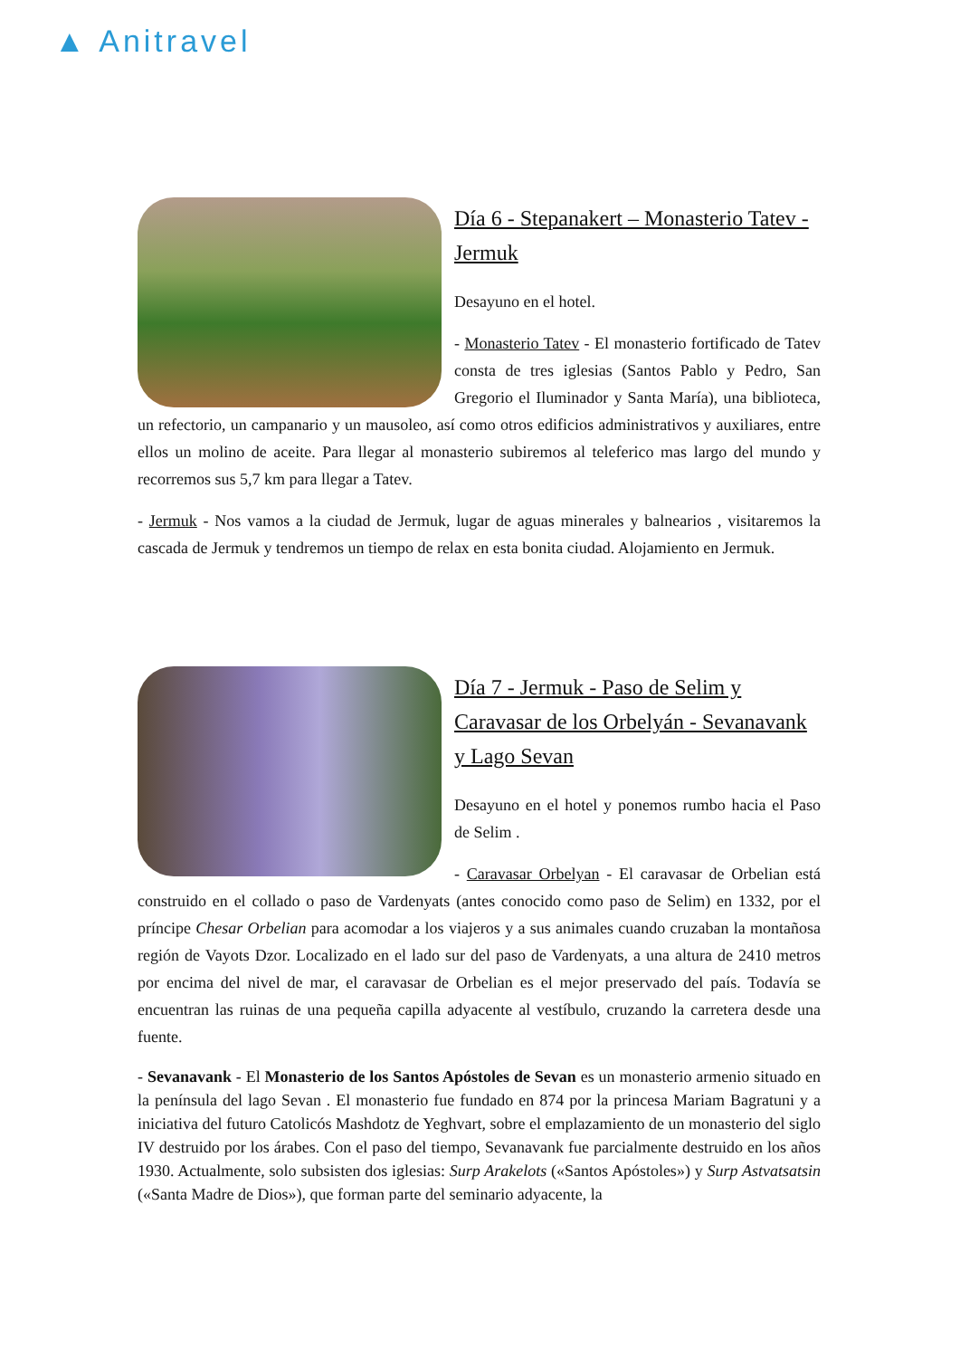▲ Anitravel
Día 6 - Stepanakert – Monasterio Tatev - Jermuk
Desayuno en el hotel.
- Monasterio Tatev - El monasterio fortificado de Tatev consta de tres iglesias (Santos Pablo y Pedro, San Gregorio el Iluminador y Santa María), una biblioteca, un refectorio, un campanario y un mausoleo, así como otros edificios administrativos y auxiliares, entre ellos un molino de aceite. Para llegar al monasterio subiremos al teleferico mas largo del mundo y recorremos sus 5,7 km para llegar a Tatev.
- Jermuk - Nos vamos a la ciudad de Jermuk, lugar de aguas minerales y balnearios , visitaremos la cascada de Jermuk y tendremos un tiempo de relax en esta bonita ciudad. Alojamiento en Jermuk.
Día 7 - Jermuk - Paso de Selim y Caravasar de los Orbelyán - Sevanavank y Lago Sevan
Desayuno en el hotel y ponemos rumbo hacia el Paso de Selim .
- Caravasar Orbelyan - El caravasar de Orbelian está construido en el collado o paso de Vardenyats (antes conocido como paso de Selim) en 1332, por el príncipe Chesar Orbelian para acomodar a los viajeros y a sus animales cuando cruzaban la montañosa región de Vayots Dzor. Localizado en el lado sur del paso de Vardenyats, a una altura de 2410 metros por encima del nivel de mar, el caravasar de Orbelian es el mejor preservado del país. Todavía se encuentran las ruinas de una pequeña capilla adyacente al vestíbulo, cruzando la carretera desde una fuente.
- Sevanavank - El Monasterio de los Santos Apóstoles de Sevan es un monasterio armenio situado en la península del lago Sevan . El monasterio fue fundado en 874 por la princesa Mariam Bagratuni y a iniciativa del futuro Catolicós Mashdotz de Yeghvart, sobre el emplazamiento de un monasterio del siglo IV destruido por los árabes. Con el paso del tiempo, Sevanavank fue parcialmente destruido en los años 1930. Actualmente, solo subsisten dos iglesias: Surp Arakelots («Santos Apóstoles») y Surp Astvatsatsin («Santa Madre de Dios»), que forman parte del seminario adyacente, la